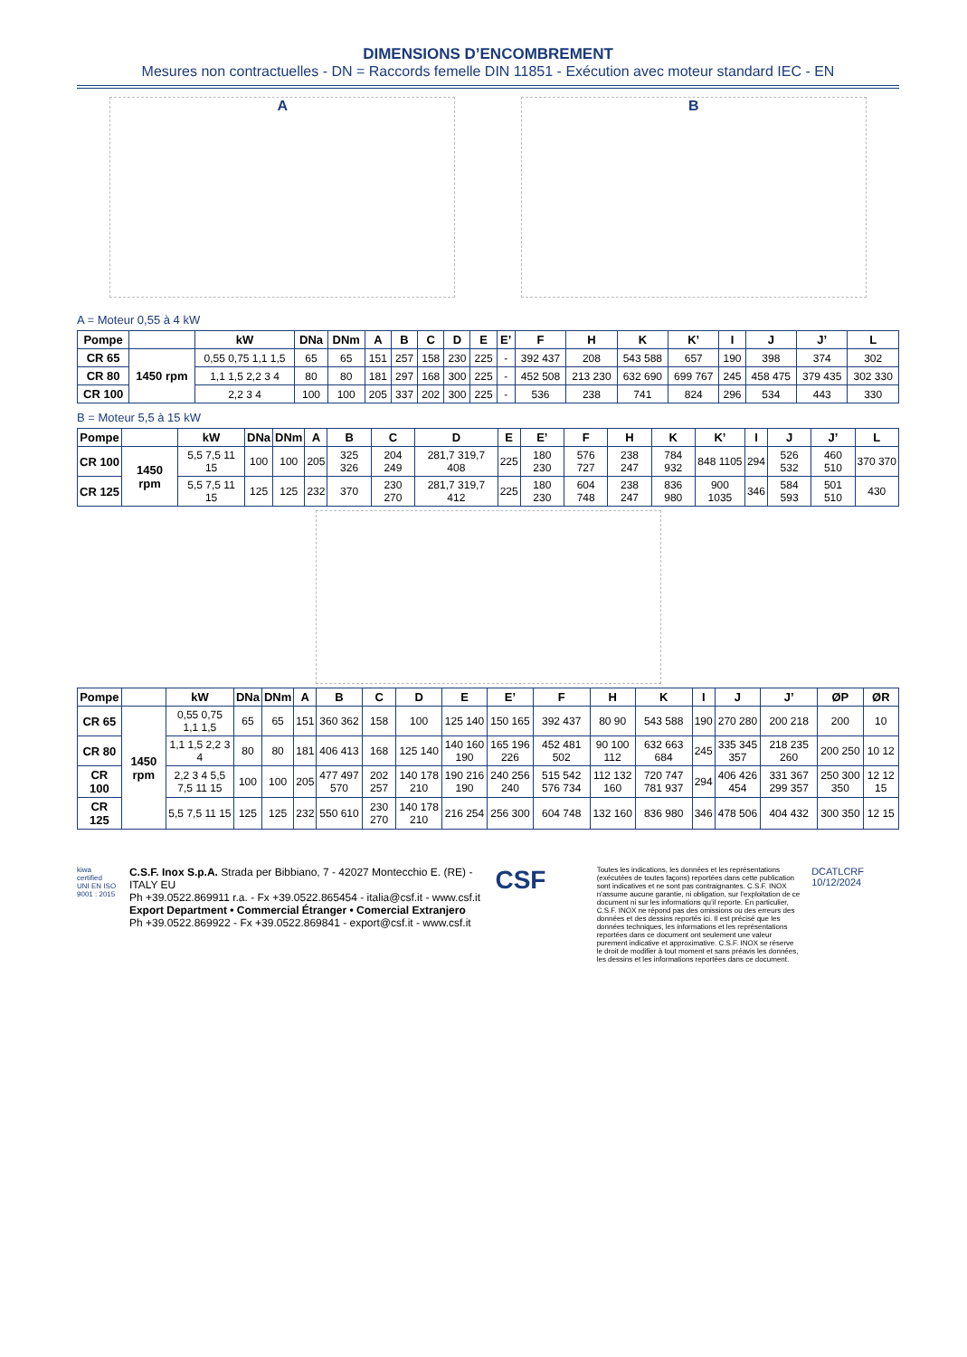DIMENSIONS D’ENCOMBREMENT
Mesures non contractuelles - DN = Raccords femelle DIN 11851 - Exécution avec moteur standard IEC - EN
A B
A = Moteur 0,55 à 4 kW
| Pompe | | kW | DNa | DNm | A | B | C | D | E | E’ | F | H | K | K’ | I | J | J’ | L |
| --- | --- | --- | --- | --- | --- | --- | --- | --- | --- | --- | --- | --- | --- | --- | --- | --- | --- | --- |
| CR 65 | 1450 rpm | 0,55 0,75 1,1 1,5 | 65 | 65 | 151 | 257 | 158 | 230 | 225 | - | 392 437 | 208 | 543 588 | 657 | 190 | 398 | 374 | 302 |
| CR 80 | | 1,1 1,5 2,2 3 4 | 80 | 80 | 181 | 297 | 168 | 300 | 225 | - | 452 508 | 213 230 | 632 690 | 699 767 | 245 | 458 475 | 379 435 | 302 330 |
| CR 100 | | 2,2 3 4 | 100 | 100 | 205 | 337 | 202 | 300 | 225 | - | 536 | 238 | 741 | 824 | 296 | 534 | 443 | 330 |
B = Moteur 5,5 à 15 kW
| Pompe | | kW | DNa | DNm | A | B | C | D | E | E’ | F | H | K | K’ | I | J | J’ | L |
| --- | --- | --- | --- | --- | --- | --- | --- | --- | --- | --- | --- | --- | --- | --- | --- | --- | --- | --- |
| CR 100 | 1450 rpm | 5,5 7,5 11 15 | 100 | 100 | 205 | 325 326 | 204 249 | 281,7 319,7 408 | 225 | 180 230 | 576 727 | 238 247 | 784 932 | 848 1105 | 294 | 526 532 | 460 510 | 370 370 |
| CR 125 | | 5,5 7,5 11 15 | 125 | 125 | 232 | 370 | 230 270 | 281,7 319,7 412 | 225 | 180 230 | 604 748 | 238 247 | 836 980 | 900 1035 | 346 | 584 593 | 501 510 | 430 |
| Pompe | | kW | DNa | DNm | A | B | C | D | E | E’ | F | H | K | I | J | J’ | ØP | ØR |
| --- | --- | --- | --- | --- | --- | --- | --- | --- | --- | --- | --- | --- | --- | --- | --- | --- | --- | --- |
| CR 65 | 1450 rpm | 0,55 0,75 1,1 1,5 | 65 | 65 | 151 | 360 362 | 158 | 100 | 125 140 | 150 165 | 392 437 | 80 90 | 543 588 | 190 | 270 280 | 200 218 | 200 | 10 |
| CR 80 | | 1,1 1,5 2,2 3 4 | 80 | 80 | 181 | 406 413 | 168 | 125 140 | 140 160 190 | 165 196 226 | 452 481 502 | 90 100 112 | 632 663 684 | 245 | 335 345 357 | 218 235 260 | 200 250 | 10 12 |
| CR 100 | | 2,2 3 4 5,5 7,5 11 15 | 100 | 100 | 205 | 477 497 570 | 202 257 | 140 178 210 | 190 216 190 | 240 256 240 | 515 542 576 734 | 112 132 160 | 720 747 781 937 | 294 | 406 426 454 | 331 367 299 357 | 250 300 350 | 12 12 15 |
| CR 125 | | 5,5 7,5 11 15 | 125 | 125 | 232 | 550 610 | 230 270 | 140 178 210 | 216 254 | 256 300 | 604 748 | 132 160 | 836 980 | 346 | 478 506 | 404 432 | 300 350 | 12 15 |
kiwa certified
UNI EN ISO 9001 : 2015
C.S.F. Inox S.p.A. Strada per Bibbiano, 7 - 42027 Montecchio E. (RE) - ITALY EU
Ph +39.0522.869911 r.a. - Fx +39.0522.865454 - italia@csf.it - www.csf.it
Export Department • Commercial Étranger • Comercial Extranjero
Ph +39.0522.869922 - Fx +39.0522.869841 - export@csf.it - www.csf.it
CSF
Toutes les indications, les données et les représentations (exécutées de toutes façons) reportées dans cette publication sont indicatives et ne sont pas contraignantes. C.S.F. INOX n’assume aucune garantie, ni obligation, sur l’exploitation de ce document ni sur les informations qu’il reporte. En particulier, C.S.F. INOX ne répond pas des omissions ou des erreurs des données et des dessins reportés ici. Il est précisé que les données techniques, les informations et les représentations reportées dans ce document ont seulement une valeur purement indicative et approximative. C.S.F. INOX se réserve le droit de modifier à tout moment et sans préavis les données, les dessins et les informations reportées dans ce document.
DCATLCRF 10/12/2024